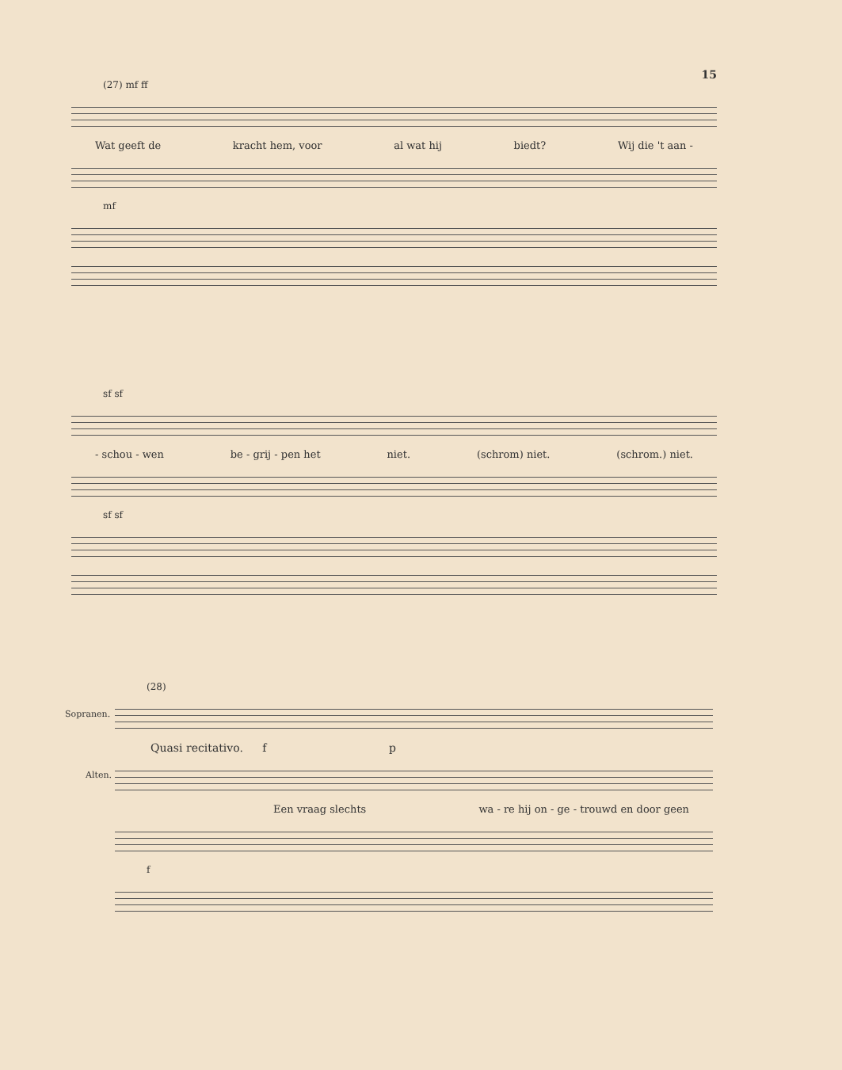15
(27) mf ff
Wat geeft de kracht hem, voor al wat hij biedt? Wij die 't aan -
mf
sf sf
- schou - wen be - grij - pen het niet. (schrom) niet. (schrom.) niet.
sf sf
(28)
Quasi recitativo. f p
Een vraag slechts wa - re hij on - ge - trouwd en door geen
f
Sopranen.
Alten.